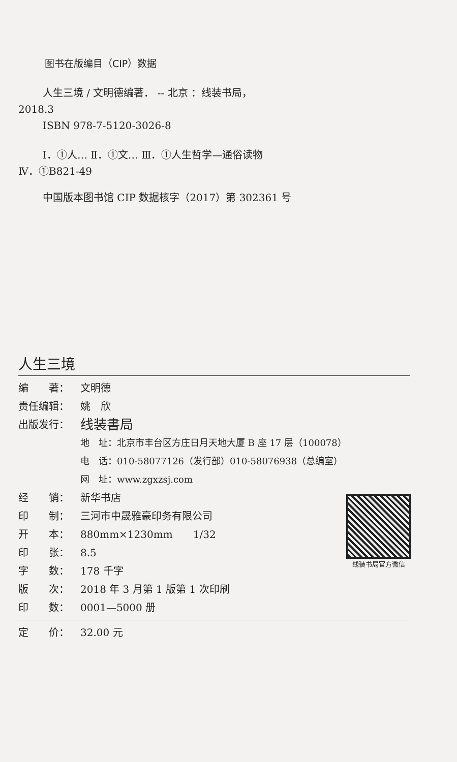图书在版编目（CIP）数据
人生三境 / 文明德编著． -- 北京 ：线装书局，
2018.3
ISBN 978-7-5120-3026-8
Ⅰ．①人… Ⅱ．①文… Ⅲ．①人生哲学—通俗读物
Ⅳ．①B821-49
中国版本图书馆 CIP 数据核字（2017）第 302361 号
人生三境
编　　著： 文明德
责任编辑： 姚　欣
出版发行： 线装書局
地　址：北京市丰台区方庄日月天地大厦 B 座 17 层（100078）
电　话：010-58077126（发行部）010-58076938（总编室）
网　址：www.zgxzsj.com
经　　销： 新华书店
印　　制： 三河市中晟雅豪印务有限公司
开　　本： 880mm×1230mm　　1/32
印　　张： 8.5
字　　数： 178 千字
版　　次： 2018 年 3 月第 1 版第 1 次印刷
印　　数： 0001—5000 册
线装书局官方微信
定　　价： 32.00 元